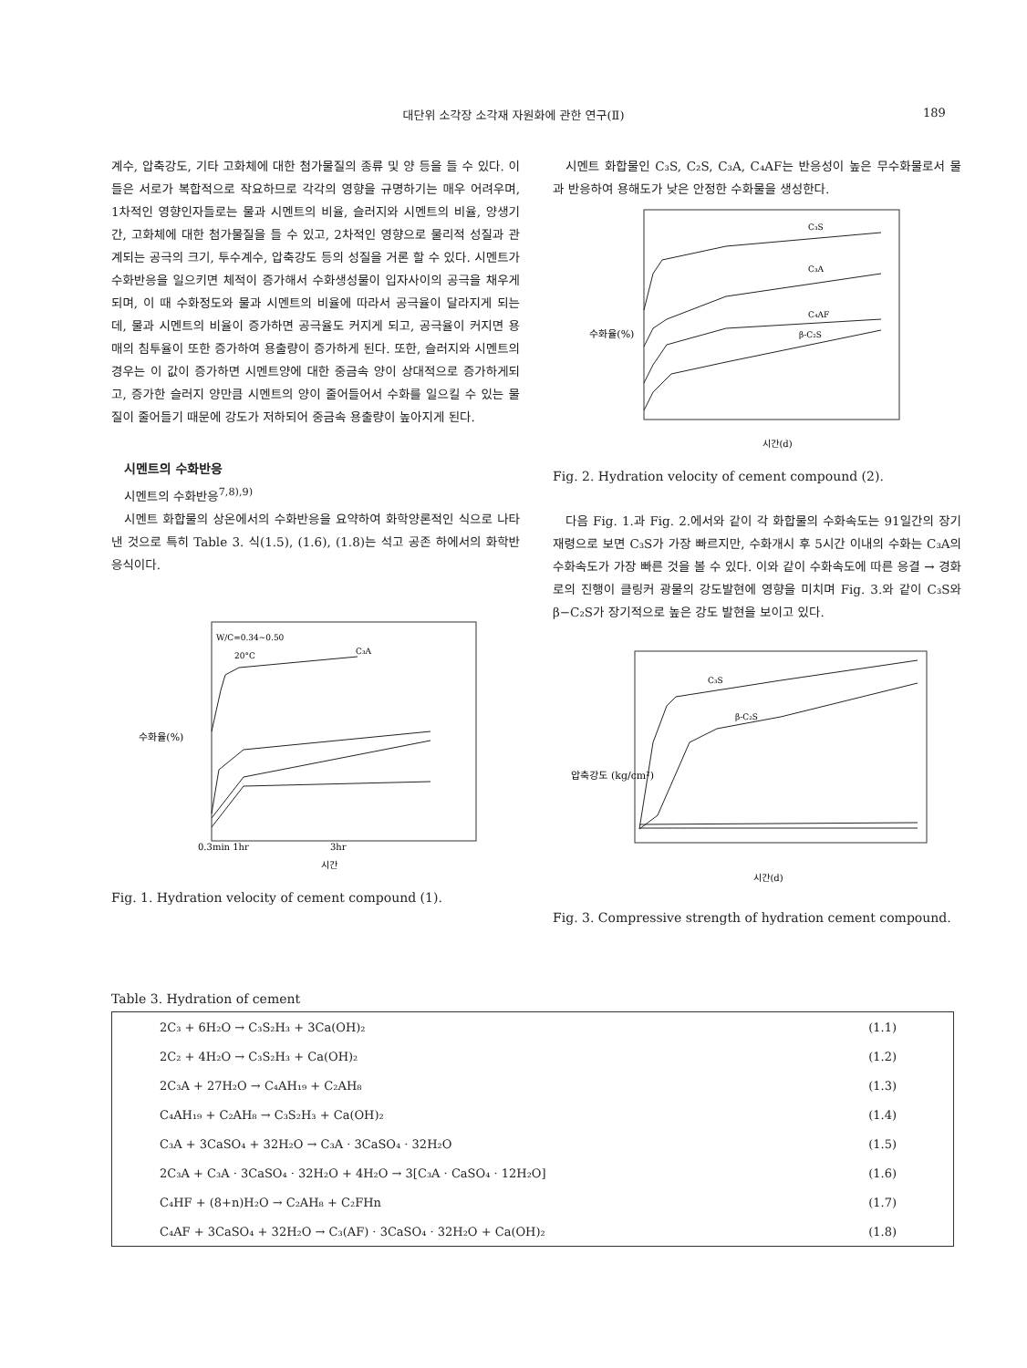대단위 소각장 소각재 자원화에 관한 연구(Ⅱ) 189
계수, 압축강도, 기타 고화체에 대한 첨가물질의 종류 및 양 등을 들 수 있다. 이들은 서로가 복합적으로 작요하므로 각각의 영향을 규명하기는 매우 어려우며, 1차적인 영향인자들로는 물과 시멘트의 비율, 슬러지와 시멘트의 비율, 양생기간, 고화체에 대한 첨가물질을 들 수 있고, 2차적인 영향으로 물리적 성질과 관계되는 공극의 크기, 투수계수, 압축강도 등의 성질을 거론 할 수 있다. 시멘트가 수화반응을 일으키면 체적이 증가해서 수화생성물이 입자사이의 공극을 채우게 되며, 이 때 수화정도와 물과 시멘트의 비율에 따라서 공극율이 달라지게 되는데, 물과 시멘트의 비율이 증가하면 공극율도 커지게 되고, 공극율이 커지면 용매의 침투율이 또한 증가하여 용출량이 증가하게 된다. 또한, 슬러지와 시멘트의 경우는 이 값이 증가하면 시멘트양에 대한 중금속 양이 상대적으로 증가하게되고, 증가한 슬러지 양만큼 시멘트의 양이 줄어들어서 수화를 일으킬 수 있는 물질이 줄어들기 때문에 강도가 저하되어 중금속 용출량이 높아지게 된다.
시멘트의 수화반응
시멘트의 수화반응<sup>7,8),9)</sup>
시멘트 화합물의 상온에서의 수화반응을 요약하여 화학양론적인 식으로 나타낸 것으로 특히 Table 3. 식(1.5), (1.6), (1.8)는 석고 공존 하에서의 화학반응식이다.
W/C=0.34~0.50
20°C
C₃A
수화율(%)
시간
0.3min 1hr
3hr
Fig. 1. Hydration velocity of cement compound (1).
시멘트 화합물인 C₃S, C₂S, C₃A, C₄AF는 반응성이 높은 무수화물로서 물과 반응하여 용해도가 낮은 안정한 수화물을 생성한다.
C₃S
C₃A
C₄AF
β-C₂S
수화율(%)
시간(d)
Fig. 2. Hydration velocity of cement compound (2).
다음 Fig. 1.과 Fig. 2.에서와 같이 각 화합물의 수화속도는 91일간의 장기재령으로 보면 C₃S가 가장 빠르지만, 수화개시 후 5시간 이내의 수화는 C₃A의 수화속도가 가장 빠른 것을 볼 수 있다. 이와 같이 수화속도에 따른 응결 → 경화로의 진행이 클링커 광물의 강도발현에 영향을 미치며 Fig. 3.와 같이 C₃S와 β−C₂S가 장기적으로 높은 강도 발현을 보이고 있다.
C₃S
β-C₂S
압축강도 (kg/cm²)
시간(d)
Fig. 3. Compressive strength of hydration cement compound.
Table 3. Hydration of cement
| 2C₃ + 6H₂O → C₃S₂H₃ + 3Ca(OH)₂ | (1.1) |
| 2C₂ + 4H₂O → C₃S₂H₃ + Ca(OH)₂ | (1.2) |
| 2C₃A + 27H₂O → C₄AH₁₉ + C₂AH₈ | (1.3) |
| C₄AH₁₉ + C₂AH₈ → C₃S₂H₃ + Ca(OH)₂ | (1.4) |
| C₃A + 3CaSO₄ + 32H₂O → C₃A · 3CaSO₄ · 32H₂O | (1.5) |
| 2C₃A + C₃A · 3CaSO₄ · 32H₂O + 4H₂O → 3[C₃A · CaSO₄ · 12H₂O] | (1.6) |
| C₄HF + (8+n)H₂O → C₂AH₈ + C₂FHn | (1.7) |
| C₄AF + 3CaSO₄ + 32H₂O → C₃(AF) · 3CaSO₄ · 32H₂O + Ca(OH)₂ | (1.8) |